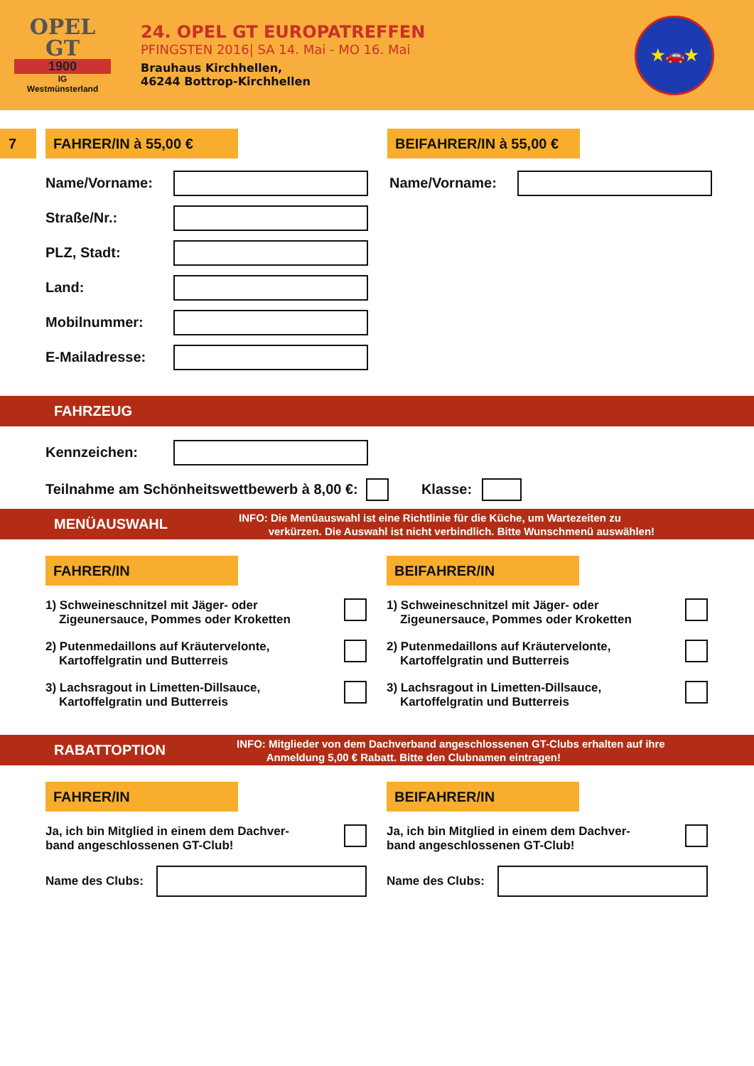OPEL
GT
1900
IG
Westmünsterland
24. OPEL GT EUROPATREFFEN
PFINGSTEN 2016| SA 14. Mai - MO 16. Mai
Brauhaus Kirchhellen,
46244 Bottrop-Kirchhellen
★🚗★
7 FAHRER/IN à 55,00 € BEIFAHRER/IN à 55,00 €
Name/Vorname: Name/Vorname:
Straße/Nr.:
PLZ, Stadt:
Land:
Mobilnummer:
E-Mailadresse:
FAHRZEUG
Kennzeichen:
Teilnahme am Schönheitswettbewerb à 8,00 €:
Klasse:
MENÜAUSWAHL
INFO: Die Menüauswahl ist eine Richtlinie für die Küche, um Wartezeiten zu
verkürzen. Die Auswahl ist nicht verbindlich. Bitte Wunschmenü auswählen!
FAHRER/IN
1) Schweineschnitzel mit Jäger- oder
Zigeunersauce, Pommes oder Kroketten
2) Putenmedaillons auf Kräutervelonte,
Kartoffelgratin und Butterreis
3) Lachsragout in Limetten-Dillsauce,
Kartoffelgratin und Butterreis
BEIFAHRER/IN
1) Schweineschnitzel mit Jäger- oder
Zigeunersauce, Pommes oder Kroketten
2) Putenmedaillons auf Kräutervelonte,
Kartoffelgratin und Butterreis
3) Lachsragout in Limetten-Dillsauce,
Kartoffelgratin und Butterreis
RABATTOPTION
INFO: Mitglieder von dem Dachverband angeschlossenen GT-Clubs erhalten auf ihre
Anmeldung 5,00 € Rabatt. Bitte den Clubnamen eintragen!
FAHRER/IN
Ja, ich bin Mitglied in einem dem Dachver-
band angeschlossenen GT-Club!
Name des Clubs:
BEIFAHRER/IN
Ja, ich bin Mitglied in einem dem Dachver-
band angeschlossenen GT-Club!
Name des Clubs: